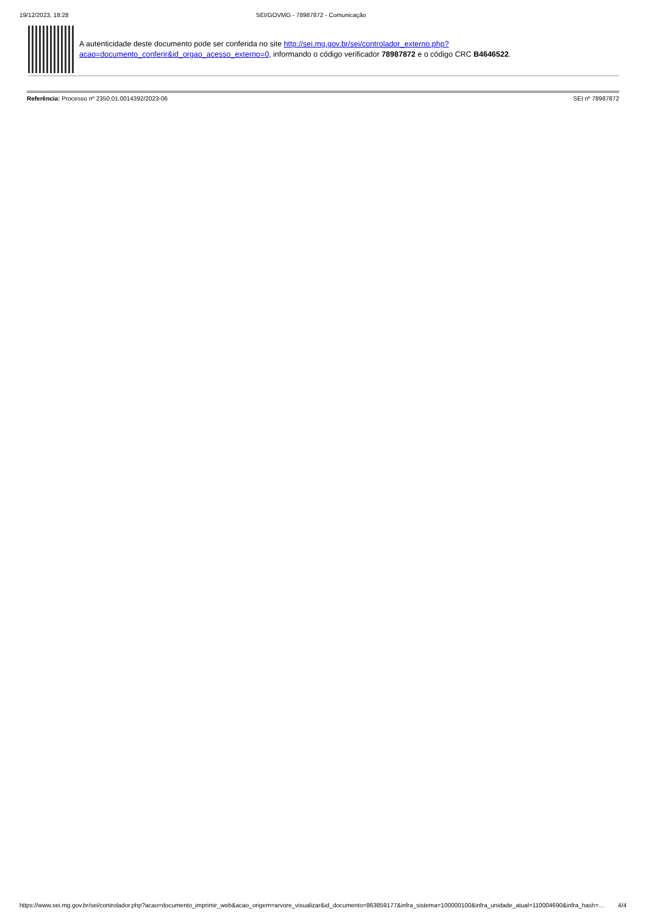19/12/2023, 18:28 SEI/GOVMG - 78987872 - Comunicação
A autenticidade deste documento pode ser conferida no site http://sei.mg.gov.br/sei/controlador_externo.php?acao=documento_conferir&id_orgao_acesso_externo=0, informando o código verificador 78987872 e o código CRC B4646522.
Referência: Processo nº 2350.01.0014392/2023-06 SEI nº 78987872
https://www.sei.mg.gov.br/sei/controlador.php?acao=documento_imprimir_web&acao_origem=arvore_visualizar&id_documento=863859177&infra_sistema=100000100&infra_unidade_atual=110004690&infra_hash=… 4/4